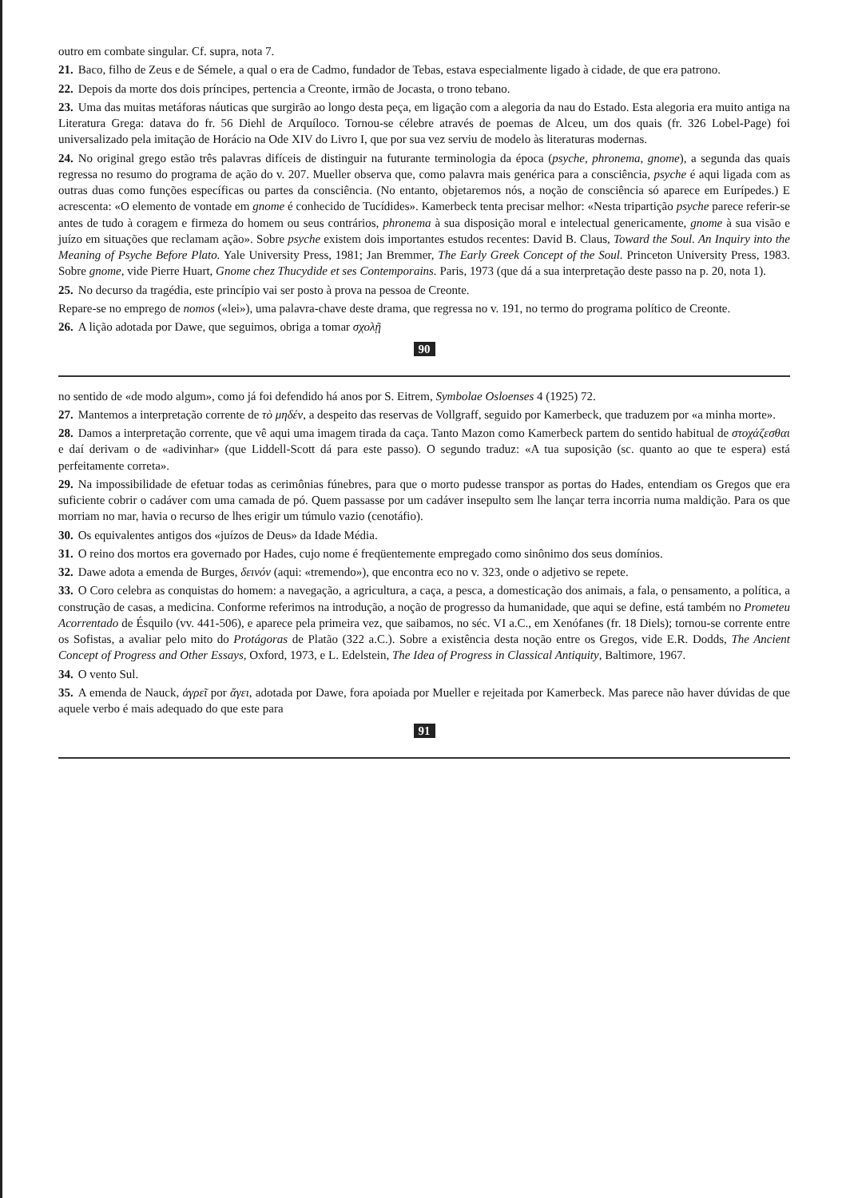outro em combate singular. Cf. supra, nota 7.
21. Baco, filho de Zeus e de Sémele, a qual o era de Cadmo, fundador de Tebas, estava especialmente ligado à cidade, de que era patrono.
22. Depois da morte dos dois príncipes, pertencia a Creonte, irmão de Jocasta, o trono tebano.
23. Uma das muitas metáforas náuticas que surgirão ao longo desta peça, em ligação com a alegoria da nau do Estado. Esta alegoria era muito antiga na Literatura Grega: datava do fr. 56 Diehl de Arquíloco. Tornou-se célebre através de poemas de Alceu, um dos quais (fr. 326 Lobel-Page) foi universalizado pela imitação de Horácio na Ode XIV do Livro I, que por sua vez serviu de modelo às literaturas modernas.
24. No original grego estão três palavras difíceis de distinguir na futurante terminologia da época (psyche, phronema, gnome), a segunda das quais regressa no resumo do programa de ação do v. 207. Mueller observa que, como palavra mais genérica para a consciência, psyche é aqui ligada com as outras duas como funções específicas ou partes da consciência. (No entanto, objetaremos nós, a noção de consciência só aparece em Eurípedes.) E acrescenta: «O elemento de vontade em gnome é conhecido de Tucídides». Kamerbeck tenta precisar melhor: «Nesta tripartição psyche parece referir-se antes de tudo à coragem e firmeza do homem ou seus contrários, phronema à sua disposição moral e intelectual genericamente, gnome à sua visão e juízo em situações que reclamam ação». Sobre psyche existem dois importantes estudos recentes: David B. Claus, Toward the Soul. An Inquiry into the Meaning of Psyche Before Plato. Yale University Press, 1981; Jan Bremmer, The Early Greek Concept of the Soul. Princeton University Press, 1983. Sobre gnome, vide Pierre Huart, Gnome chez Thucydide et ses Contemporains. Paris, 1973 (que dá a sua interpretação deste passo na p. 20, nota 1).
25. No decurso da tragédia, este princípio vai ser posto à prova na pessoa de Creonte.
Repare-se no emprego de nomos («lei»), uma palavra-chave deste drama, que regressa no v. 191, no termo do programa político de Creonte.
26. A lição adotada por Dawe, que seguimos, obriga a tomar σχολῇ
90
no sentido de «de modo algum», como já foi defendido há anos por S. Eitrem, Symbolae Osloenses 4 (1925) 72.
27. Mantemos a interpretação corrente de τὸ μηδέν, a despeito das reservas de Vollgraff, seguido por Kamerbeck, que traduzem por «a minha morte».
28. Damos a interpretação corrente, que vê aqui uma imagem tirada da caça. Tanto Mazon como Kamerbeck partem do sentido habitual de στοχάζεσθαι e daí derivam o de «adivinhar» (que Liddell-Scott dá para este passo). O segundo traduz: «A tua suposição (sc. quanto ao que te espera) está perfeitamente correta».
29. Na impossibilidade de efetuar todas as cerimônias fúnebres, para que o morto pudesse transpor as portas do Hades, entendiam os Gregos que era suficiente cobrir o cadáver com uma camada de pó. Quem passasse por um cadáver insepulto sem lhe lançar terra incorria numa maldição. Para os que morriam no mar, havia o recurso de lhes erigir um túmulo vazio (cenotáfio).
30. Os equivalentes antigos dos «juízos de Deus» da Idade Média.
31. O reino dos mortos era governado por Hades, cujo nome é freqüentemente empregado como sinônimo dos seus domínios.
32. Dawe adota a emenda de Burges, δεινόν (aqui: «tremendo»), que encontra eco no v. 323, onde o adjetivo se repete.
33. O Coro celebra as conquistas do homem: a navegação, a agricultura, a caça, a pesca, a domesticação dos animais, a fala, o pensamento, a política, a construção de casas, a medicina. Conforme referimos na introdução, a noção de progresso da humanidade, que aqui se define, está também no Prometeu Acorrentado de Ésquilo (vv. 441-506), e aparece pela primeira vez, que saibamos, no séc. VI a.C., em Xenófanes (fr. 18 Diels); tornou-se corrente entre os Sofistas, a avaliar pelo mito do Protágoras de Platão (322 a.C.). Sobre a existência desta noção entre os Gregos, vide E.R. Dodds, The Ancient Concept of Progress and Other Essays, Oxford, 1973, e L. Edelstein, The Idea of Progress in Classical Antiquity, Baltimore, 1967.
34. O vento Sul.
35. A emenda de Nauck, ἀγρεῖ por ἄγει, adotada por Dawe, fora apoiada por Mueller e rejeitada por Kamerbeck. Mas parece não haver dúvidas de que aquele verbo é mais adequado do que este para
91